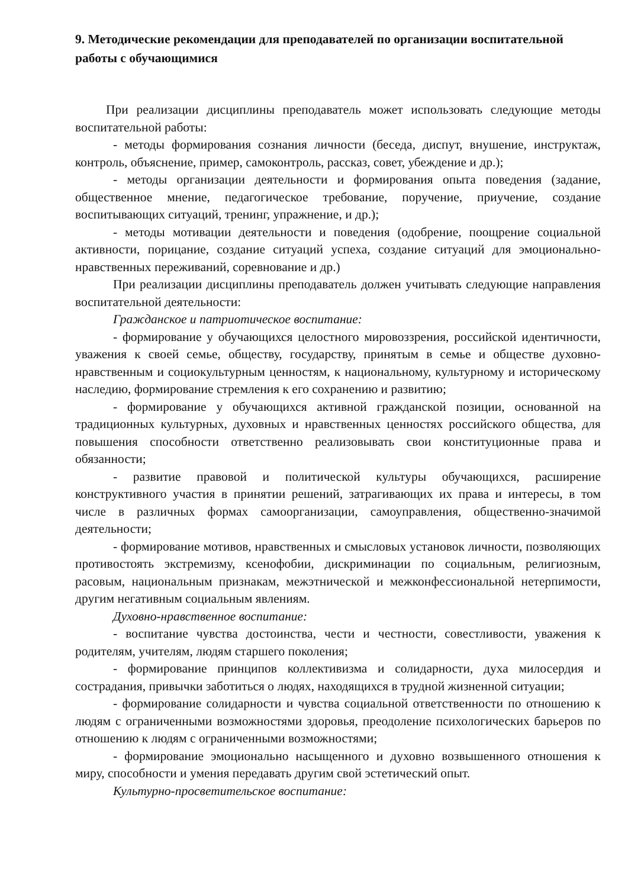9. Методические рекомендации для преподавателей по организации воспитательной работы с обучающимися
При реализации дисциплины преподаватель может использовать следующие методы воспитательной работы:
- методы формирования сознания личности (беседа, диспут, внушение, инструктаж, контроль, объяснение, пример, самоконтроль, рассказ, совет, убеждение и др.);
- методы организации деятельности и формирования опыта поведения (задание, общественное мнение, педагогическое требование, поручение, приучение, создание воспитывающих ситуаций, тренинг, упражнение, и др.);
- методы мотивации деятельности и поведения (одобрение, поощрение социальной активности, порицание, создание ситуаций успеха, создание ситуаций для эмоционально-нравственных переживаний, соревнование и др.)
При реализации дисциплины преподаватель должен учитывать следующие направления воспитательной деятельности:
Гражданское и патриотическое воспитание:
- формирование у обучающихся целостного мировоззрения, российской идентичности, уважения к своей семье, обществу, государству, принятым в семье и обществе духовно-нравственным и социокультурным ценностям, к национальному, культурному и историческому наследию, формирование стремления к его сохранению и развитию;
- формирование у обучающихся активной гражданской позиции, основанной на традиционных культурных, духовных и нравственных ценностях российского общества, для повышения способности ответственно реализовывать свои конституционные права и обязанности;
- развитие правовой и политической культуры обучающихся, расширение конструктивного участия в принятии решений, затрагивающих их права и интересы, в том числе в различных формах самоорганизации, самоуправления, общественно-значимой деятельности;
- формирование мотивов, нравственных и смысловых установок личности, позволяющих противостоять экстремизму, ксенофобии, дискриминации по социальным, религиозным, расовым, национальным признакам, межэтнической и межконфессиональной нетерпимости, другим негативным социальным явлениям.
Духовно-нравственное воспитание:
- воспитание чувства достоинства, чести и честности, совестливости, уважения к родителям, учителям, людям старшего поколения;
- формирование принципов коллективизма и солидарности, духа милосердия и сострадания, привычки заботиться о людях, находящихся в трудной жизненной ситуации;
- формирование солидарности и чувства социальной ответственности по отношению к людям с ограниченными возможностями здоровья, преодоление психологических барьеров по отношению к людям с ограниченными возможностями;
- формирование эмоционально насыщенного и духовно возвышенного отношения к миру, способности и умения передавать другим свой эстетический опыт.
Культурно-просветительское воспитание: